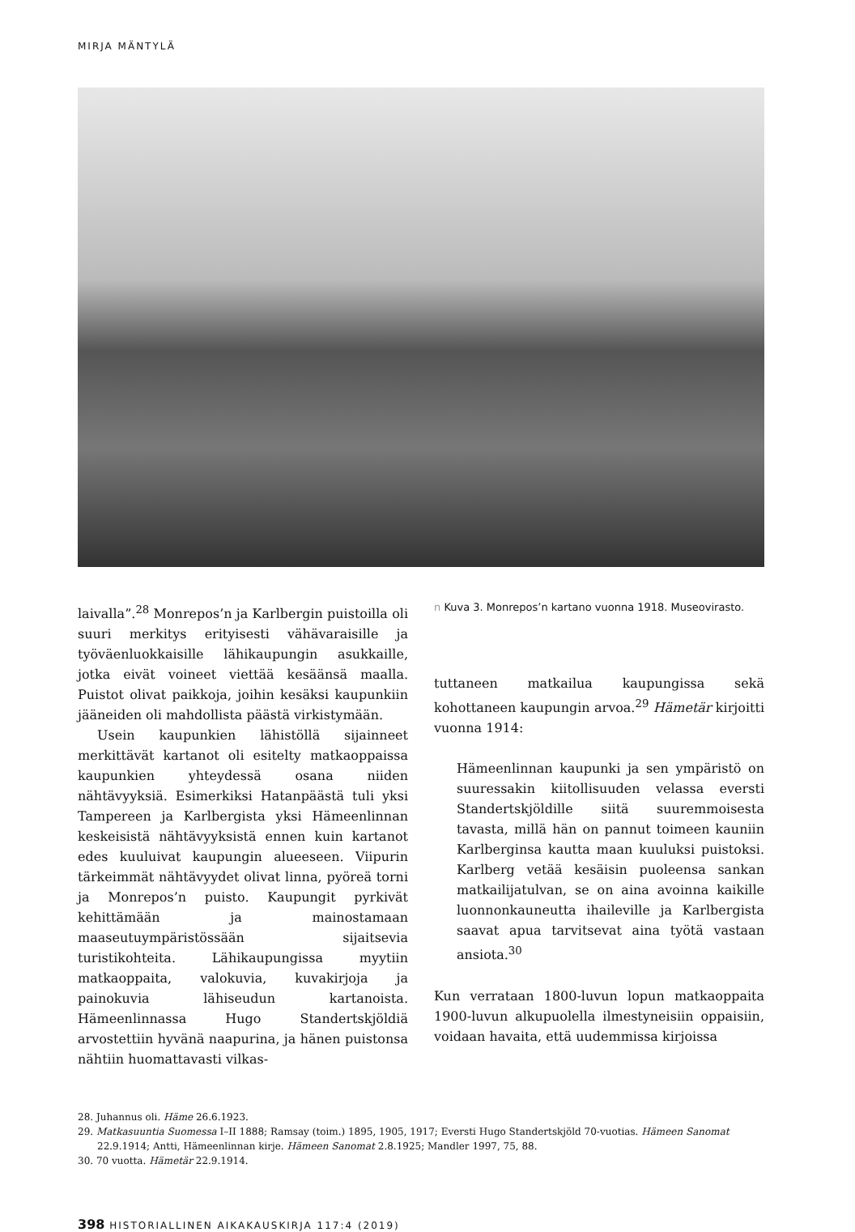MIRJA MÄNTYLÄ
laivalla”.<sup>28</sup> Monrepos’n ja Karlbergin puistoilla oli suuri merkitys erityisesti vähävaraisille ja työväenluokkaisille lähikaupungin asukkaille, jotka eivät voineet viettää kesäänsä maalla. Puistot olivat paikkoja, joihin kesäksi kaupunkiin jääneiden oli mahdollista päästä virkistymään.
Usein kaupunkien lähistöllä sijainneet merkittävät kartanot oli esitelty matkaoppaissa kaupunkien yhteydessä osana niiden nähtävyyksiä. Esimerkiksi Hatanpäästä tuli yksi Tampereen ja Karlbergista yksi Hämeenlinnan keskeisistä nähtävyyksistä ennen kuin kartanot edes kuuluivat kaupungin alueeseen. Viipurin tärkeimmät nähtävyydet olivat linna, pyöreä torni ja Monrepos’n puisto. Kaupungit pyrkivät kehittämään ja mainostamaan maaseutuympäristössään sijaitsevia turistikohteita. Lähikaupungissa myytiin matkaoppaita, valokuvia, kuvakirjoja ja painokuvia lähiseudun kartanoista. Hämeenlinnassa Hugo Standertskjöldiä arvostettiin hyvänä naapurina, ja hänen puistonsa nähtiin huomattavasti vilkas-
n Kuva 3. Monrepos’n kartano vuonna 1918. Museovirasto.
tuttaneen matkailua kaupungissa sekä kohottaneen kaupungin arvoa.<sup>29</sup> Hämetär kirjoitti vuonna 1914:
Hämeenlinnan kaupunki ja sen ympäristö on suuressakin kiitollisuuden velassa eversti Standertskjöldille siitä suuremmoisesta tavasta, millä hän on pannut toimeen kauniin Karlberginsa kautta maan kuuluksi puistoksi. Karlberg vetää kesäisin puoleensa sankan matkailijatulvan, se on aina avoinna kaikille luonnonkauneutta ihaileville ja Karlbergista saavat apua tarvitsevat aina työtä vastaan ansiota.<sup>30</sup>
Kun verrataan 1800-luvun lopun matkaoppaita 1900-luvun alkupuolella ilmestyneisiin oppaisiin, voidaan havaita, että uudemmissa kirjoissa
28. Juhannus oli. Häme 26.6.1923.
29. Matkasuuntia Suomessa I–II 1888; Ramsay (toim.) 1895, 1905, 1917; Eversti Hugo Standertskjöld 70-vuotias. Hämeen Sanomat 22.9.1914; Antti, Hämeenlinnan kirje. Hämeen Sanomat 2.8.1925; Mandler 1997, 75, 88.
30. 70 vuotta. Hämetär 22.9.1914.
398 HISTORIALLINEN AIKAKAUSKIRJA 117:4 (2019)